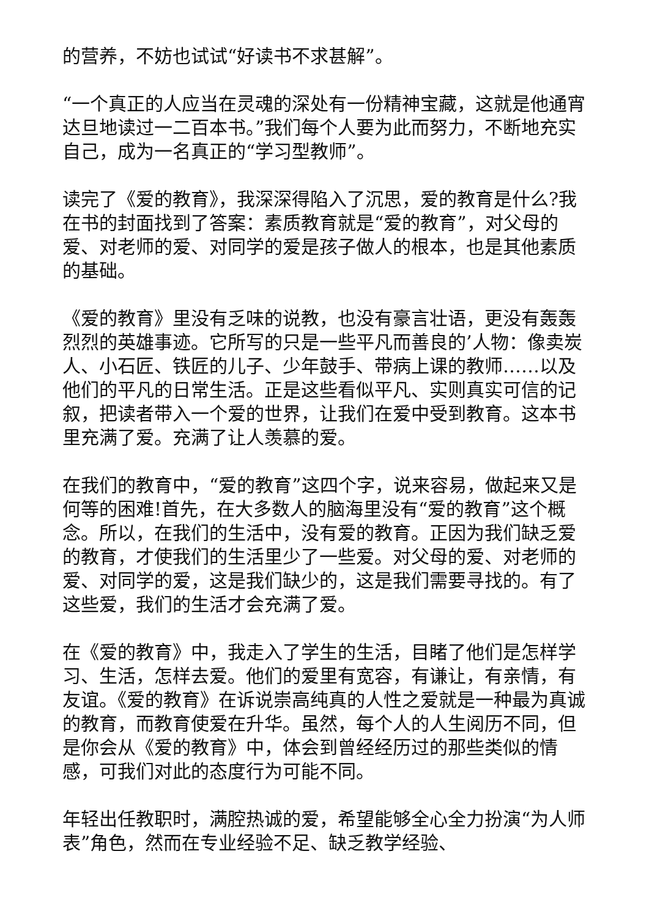的营养，不妨也试试“好读书不求甚解”。
“一个真正的人应当在灵魂的深处有一份精神宝藏，这就是他通宵达旦地读过一二百本书。”我们每个人要为此而努力，不断地充实自己，成为一名真正的“学习型教师”。
读完了《爱的教育》，我深深得陷入了沉思，爱的教育是什么?我在书的封面找到了答案：素质教育就是“爱的教育”，对父母的爱、对老师的爱、对同学的爱是孩子做人的根本，也是其他素质的基础。
《爱的教育》里没有乏味的说教，也没有豪言壮语，更没有轰轰烈烈的英雄事迹。它所写的只是一些平凡而善良的’人物：像卖炭人、小石匠、铁匠的儿子、少年鼓手、带病上课的教师……以及他们的平凡的日常生活。正是这些看似平凡、实则真实可信的记叙，把读者带入一个爱的世界，让我们在爱中受到教育。这本书里充满了爱。充满了让人羡慕的爱。
在我们的教育中，“爱的教育”这四个字，说来容易，做起来又是何等的困难!首先，在大多数人的脑海里没有“爱的教育”这个概念。所以，在我们的生活中，没有爱的教育。正因为我们缺乏爱的教育，才使我们的生活里少了一些爱。对父母的爱、对老师的爱、对同学的爱，这是我们缺少的，这是我们需要寻找的。有了这些爱，我们的生活才会充满了爱。
在《爱的教育》中，我走入了学生的生活，目睹了他们是怎样学习、生活，怎样去爱。他们的爱里有宽容，有谦让，有亲情，有友谊。《爱的教育》在诉说崇高纯真的人性之爱就是一种最为真诚的教育，而教育使爱在升华。虽然，每个人的人生阅历不同，但是你会从《爱的教育》中，体会到曾经经历过的那些类似的情感，可我们对此的态度行为可能不同。
年轻出任教职时，满腔热诚的爱，希望能够全心全力扮演“为人师表”角色，然而在专业经验不足、缺乏教学经验、